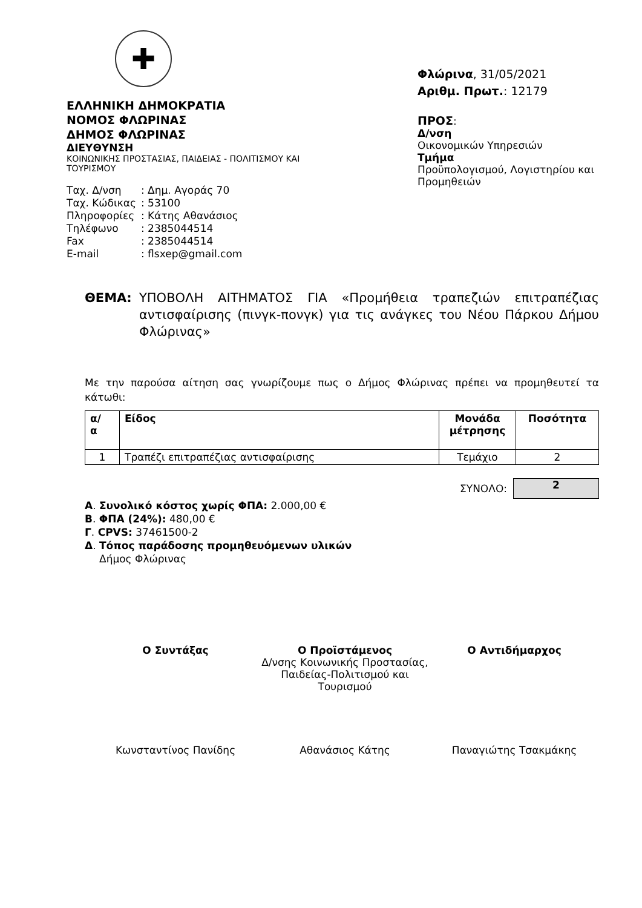✚
ΕΛΛΗΝΙΚΗ ΔΗΜΟΚΡΑΤΙΑ
ΝΟΜΟΣ ΦΛΩΡΙΝΑΣ
ΔΗΜΟΣ ΦΛΩΡΙΝΑΣ
ΔΙΕΥΘΥΝΣΗ
ΚΟΙΝΩΝΙΚΗΣ ΠΡΟΣΤΑΣΙΑΣ, ΠΑΙΔΕΙΑΣ - ΠΟΛΙΤΙΣΜΟΥ ΚΑΙ ΤΟΥΡΙΣΜΟΥ
| Ταχ. Δ/νση | : Δημ. Αγοράς 70 |
| Ταχ. Κώδικας | : 53100 |
| Πληροφορίες | : Κάτης Αθανάσιος |
| Τηλέφωνο | : 2385044514 |
| Fax | : 2385044514 |
| E-mail | : flsxep@gmail.com |
Φλώρινα, 31/05/2021
Αριθμ. Πρωτ.: 12179
ΠΡΟΣ:
Δ/νση
Οικονομικών Υπηρεσιών
Τμήμα
Προϋπολογισμού, Λογιστηρίου και Προμηθειών
ΘΕΜΑ: ΥΠΟΒΟΛΗ ΑΙΤΗΜΑΤΟΣ ΓΙΑ «Προμήθεια τραπεζιών επιτραπέζιας αντισφαίρισης (πινγκ-πονγκ) για τις ανάγκες του Νέου Πάρκου Δήμου Φλώρινας»
Με την παρούσα αίτηση σας γνωρίζουμε πως ο Δήμος Φλώρινας πρέπει να προμηθευτεί τα κάτωθι:
| α/ α | Είδος | Μονάδα μέτρησης | Ποσότητα |
| --- | --- | --- | --- |
| 1 | Τραπέζι επιτραπέζιας αντισφαίρισης | Τεμάχιο | 2 |
ΣΥΝΟΛΟ:
2
Α. Συνολικό κόστος χωρίς ΦΠΑ: 2.000,00 €
Β. ΦΠΑ (24%): 480,00 €
Γ. CPVS: 37461500-2
Δ. Τόπος παράδοσης προμηθευόμενων υλικών
Δήμος Φλώρινας
Ο Συντάξας Ο Προϊστάμενος
Δ/νσης Κοινωνικής Προστασίας, Παιδείας-Πολιτισμού και Τουρισμού
Ο Αντιδήμαρχος
Κωνσταντίνος Πανίδης Αθανάσιος Κάτης Παναγιώτης Τσακμάκης